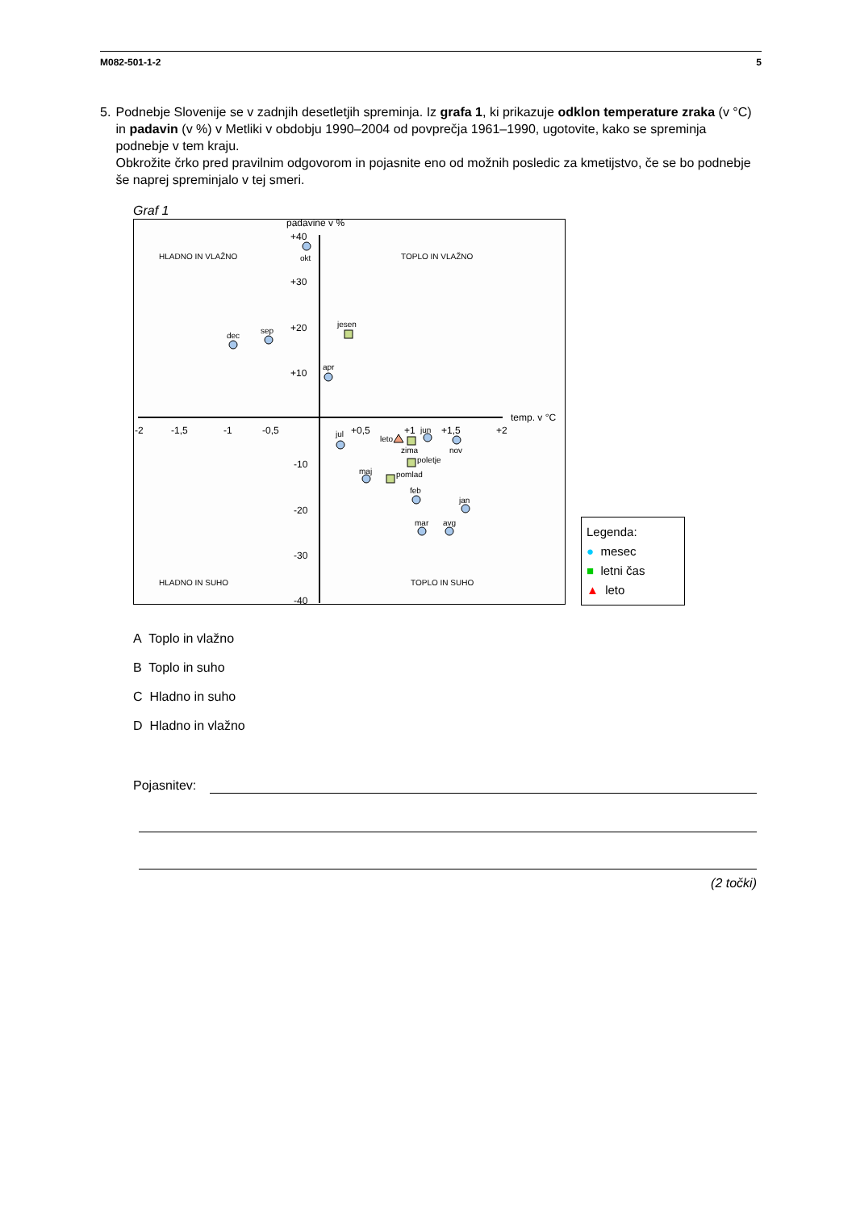M082-501-1-2 5
5. Podnebje Slovenije se v zadnjih desetletjih spreminja. Iz grafa 1, ki prikazuje odklon temperature zraka (v °C) in padavin (v %) v Metliki v obdobju 1990–2004 od povprečja 1961–1990, ugotovite, kako se spreminja podnebje v tem kraju.
Obkrožite črko pred pravilnim odgovorom in pojasnite eno od možnih posledic za kmetijstvo, če se bo podnebje še naprej spreminjalo v tej smeri.
Graf 1
padavine v %
+40
+30
+20
+10
-10
-20
-30
-40
-2
-1,5
-1
-0,5
+0,5
+1
+1,5
+2
temp. v °C
HLADNO IN VLAŽNO
TOPLO IN VLAŽNO
HLADNO IN SUHO
TOPLO IN SUHO
okt
dec
sep
jesen
apr
jul
leto
jun
zima
nov
poletje
maj
pomlad
feb
jan
mar
avg
Legenda:
● mesec
■ letni čas
▲ leto
A Toplo in vlažno
B Toplo in suho
C Hladno in suho
D Hladno in vlažno
Pojasnitev:
(2 točki)